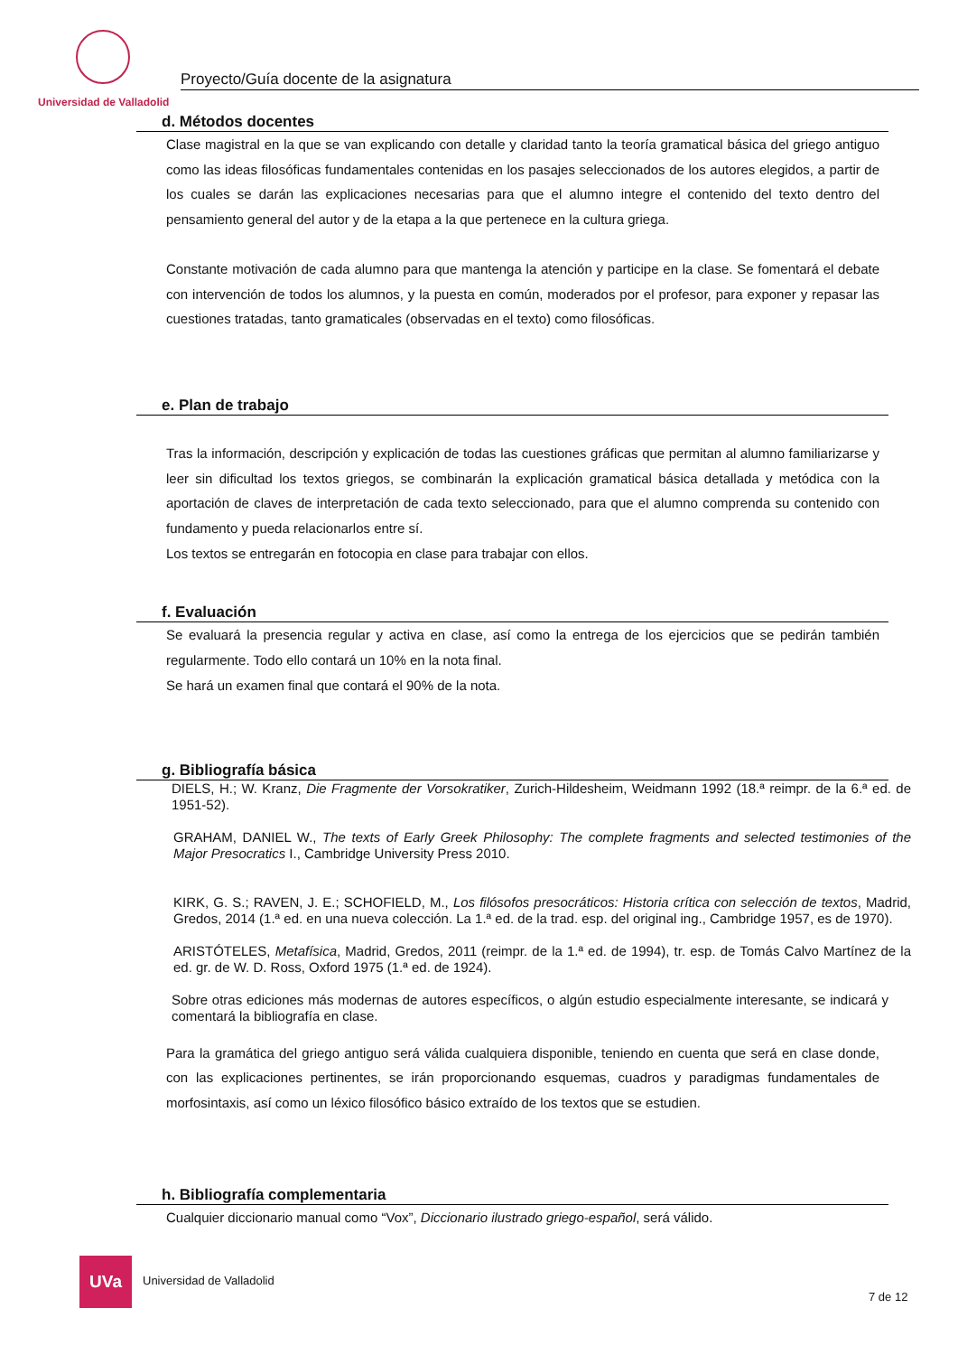Universidad de Valladolid
Proyecto/Guía docente de la asignatura
d. Métodos docentes
Clase magistral en la que se van explicando con detalle y claridad tanto la teoría gramatical básica del griego antiguo como las ideas filosóficas fundamentales contenidas en los pasajes seleccionados de los autores elegidos, a partir de los cuales se darán las explicaciones necesarias para que el alumno integre el contenido del texto dentro del pensamiento general del autor y de la etapa a la que pertenece en la cultura griega.
Constante motivación de cada alumno para que mantenga la atención y participe en la clase. Se fomentará el debate con intervención de todos los alumnos, y la puesta en común, moderados por el profesor, para exponer y repasar las cuestiones tratadas, tanto gramaticales (observadas en el texto) como filosóficas.
e. Plan de trabajo
Tras la información, descripción y explicación de todas las cuestiones gráficas que permitan al alumno familiarizarse y leer sin dificultad los textos griegos, se combinarán la explicación gramatical básica detallada y metódica con la aportación de claves de interpretación de cada texto seleccionado, para que el alumno comprenda su contenido con fundamento y pueda relacionarlos entre sí.
Los textos se entregarán en fotocopia en clase para trabajar con ellos.
f. Evaluación
Se evaluará la presencia regular y activa en clase, así como la entrega de los ejercicios que se pedirán también regularmente. Todo ello contará un 10% en la nota final.
Se hará un examen final que contará el 90% de la nota.
g. Bibliografía básica
DIELS, H.; W. Kranz, Die Fragmente der Vorsokratiker, Zurich-Hildesheim, Weidmann 1992 (18.ª reimpr. de la 6.ª ed. de 1951-52).
GRAHAM, DANIEL W., The texts of Early Greek Philosophy: The complete fragments and selected testimonies of the Major Presocratics I., Cambridge University Press 2010.
KIRK, G. S.; RAVEN, J. E.; SCHOFIELD, M., Los filósofos presocráticos: Historia crítica con selección de textos, Madrid, Gredos, 2014 (1.ª ed. en una nueva colección. La 1.ª ed. de la trad. esp. del original ing., Cambridge 1957, es de 1970).
ARISTÓTELES, Metafísica, Madrid, Gredos, 2011 (reimpr. de la 1.ª ed. de 1994), tr. esp. de Tomás Calvo Martínez de la ed. gr. de W. D. Ross, Oxford 1975 (1.ª ed. de 1924).
Sobre otras ediciones más modernas de autores específicos, o algún estudio especialmente interesante, se indicará y comentará la bibliografía en clase.
Para la gramática del griego antiguo será válida cualquiera disponible, teniendo en cuenta que será en clase donde, con las explicaciones pertinentes, se irán proporcionando esquemas, cuadros y paradigmas fundamentales de morfosintaxis, así como un léxico filosófico básico extraído de los textos que se estudien.
h. Bibliografía complementaria
Cualquier diccionario manual como “Vox”, Diccionario ilustrado griego-español, será válido.
UVa
Universidad de Valladolid
7 de 12